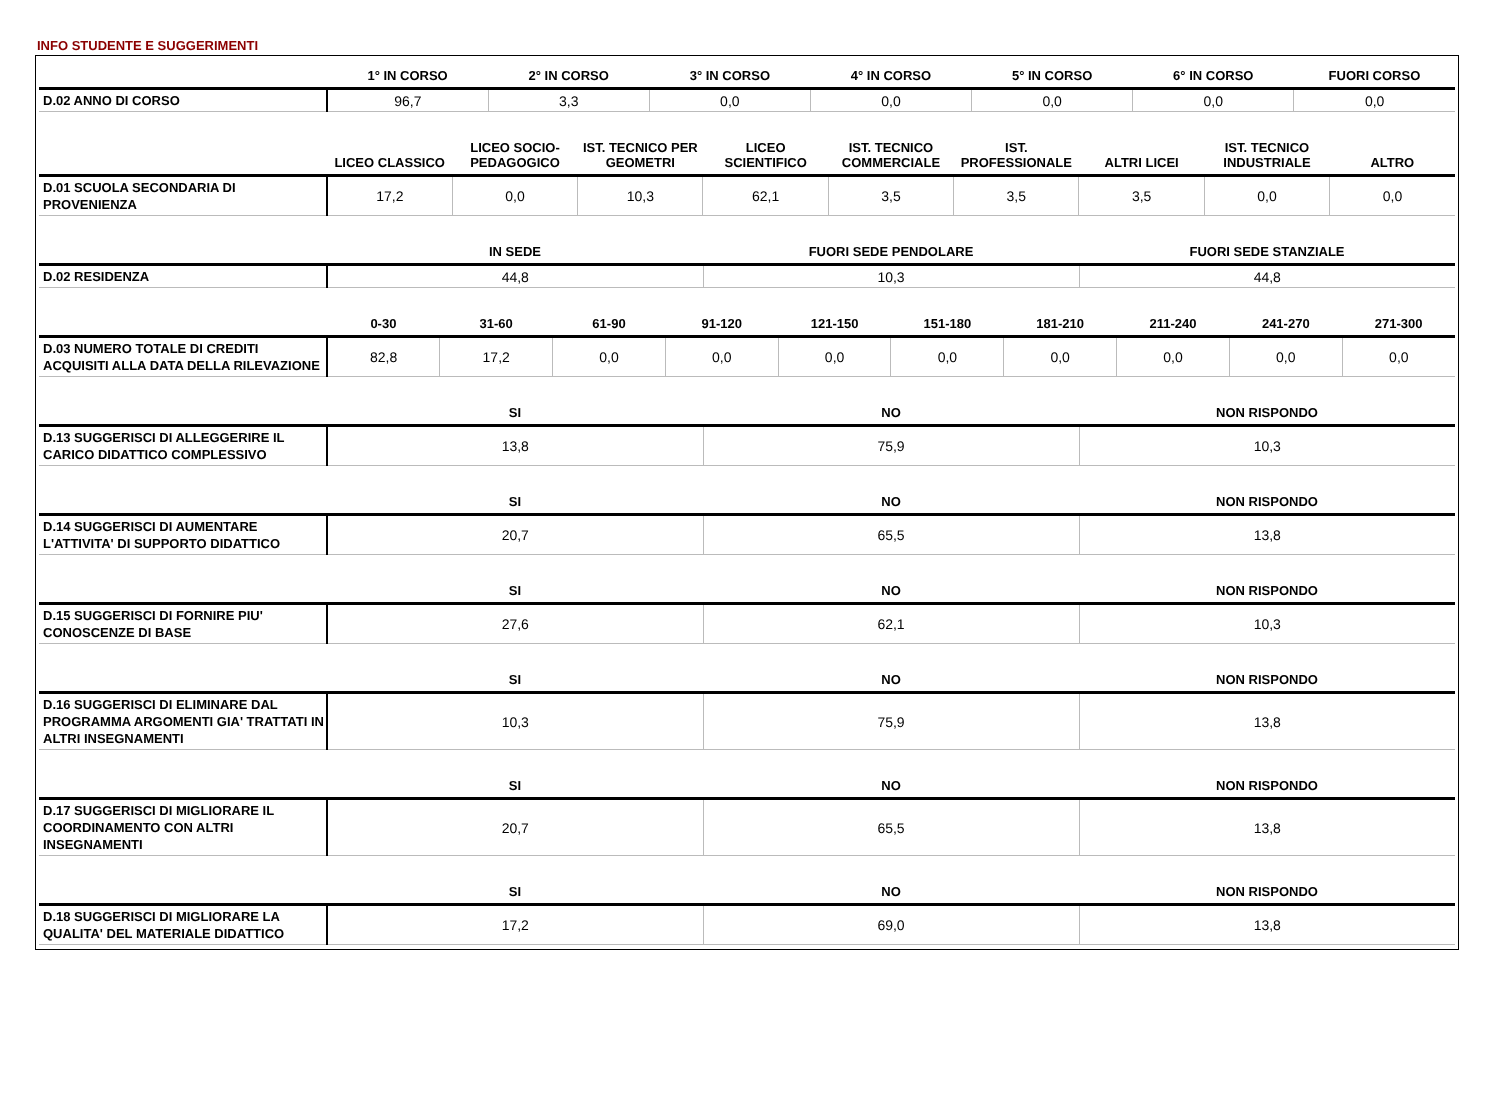INFO STUDENTE E SUGGERIMENTI
| | 1° IN CORSO | 2° IN CORSO | 3° IN CORSO | 4° IN CORSO | 5° IN CORSO | 6° IN CORSO | FUORI CORSO |
| --- | --- | --- | --- | --- | --- | --- | --- |
| D.02 ANNO DI CORSO | 96,7 | 3,3 | 0,0 | 0,0 | 0,0 | 0,0 | 0,0 |
| | LICEO CLASSICO | LICEO SOCIO-PEDAGOGICO | IST. TECNICO PER GEOMETRI | LICEO SCIENTIFICO | IST. TECNICO COMMERCIALE | IST. PROFESSIONALE | ALTRI LICEI | IST. TECNICO INDUSTRIALE | ALTRO |
| --- | --- | --- | --- | --- | --- | --- | --- | --- | --- |
| D.01 SCUOLA SECONDARIA DI PROVENIENZA | 17,2 | 0,0 | 10,3 | 62,1 | 3,5 | 3,5 | 3,5 | 0,0 | 0,0 |
| | IN SEDE | FUORI SEDE PENDOLARE | FUORI SEDE STANZIALE |
| --- | --- | --- | --- |
| D.02 RESIDENZA | 44,8 | 10,3 | 44,8 |
| | 0-30 | 31-60 | 61-90 | 91-120 | 121-150 | 151-180 | 181-210 | 211-240 | 241-270 | 271-300 |
| --- | --- | --- | --- | --- | --- | --- | --- | --- | --- | --- |
| D.03 NUMERO TOTALE DI CREDITI ACQUISITI ALLA DATA DELLA RILEVAZIONE | 82,8 | 17,2 | 0,0 | 0,0 | 0,0 | 0,0 | 0,0 | 0,0 | 0,0 | 0,0 |
| | SI | NO | NON RISPONDO |
| --- | --- | --- | --- |
| D.13 SUGGERISCI DI ALLEGGERIRE IL CARICO DIDATTICO COMPLESSIVO | 13,8 | 75,9 | 10,3 |
| | SI | NO | NON RISPONDO |
| --- | --- | --- | --- |
| D.14 SUGGERISCI DI AUMENTARE L'ATTIVITA' DI SUPPORTO DIDATTICO | 20,7 | 65,5 | 13,8 |
| | SI | NO | NON RISPONDO |
| --- | --- | --- | --- |
| D.15 SUGGERISCI DI FORNIRE PIU' CONOSCENZE DI BASE | 27,6 | 62,1 | 10,3 |
| | SI | NO | NON RISPONDO |
| --- | --- | --- | --- |
| D.16 SUGGERISCI DI ELIMINARE DAL PROGRAMMA ARGOMENTI GIA' TRATTATI IN ALTRI INSEGNAMENTI | 10,3 | 75,9 | 13,8 |
| | SI | NO | NON RISPONDO |
| --- | --- | --- | --- |
| D.17 SUGGERISCI DI MIGLIORARE IL COORDINAMENTO CON ALTRI INSEGNAMENTI | 20,7 | 65,5 | 13,8 |
| | SI | NO | NON RISPONDO |
| --- | --- | --- | --- |
| D.18 SUGGERISCI DI MIGLIORARE LA QUALITA' DEL MATERIALE DIDATTICO | 17,2 | 69,0 | 13,8 |